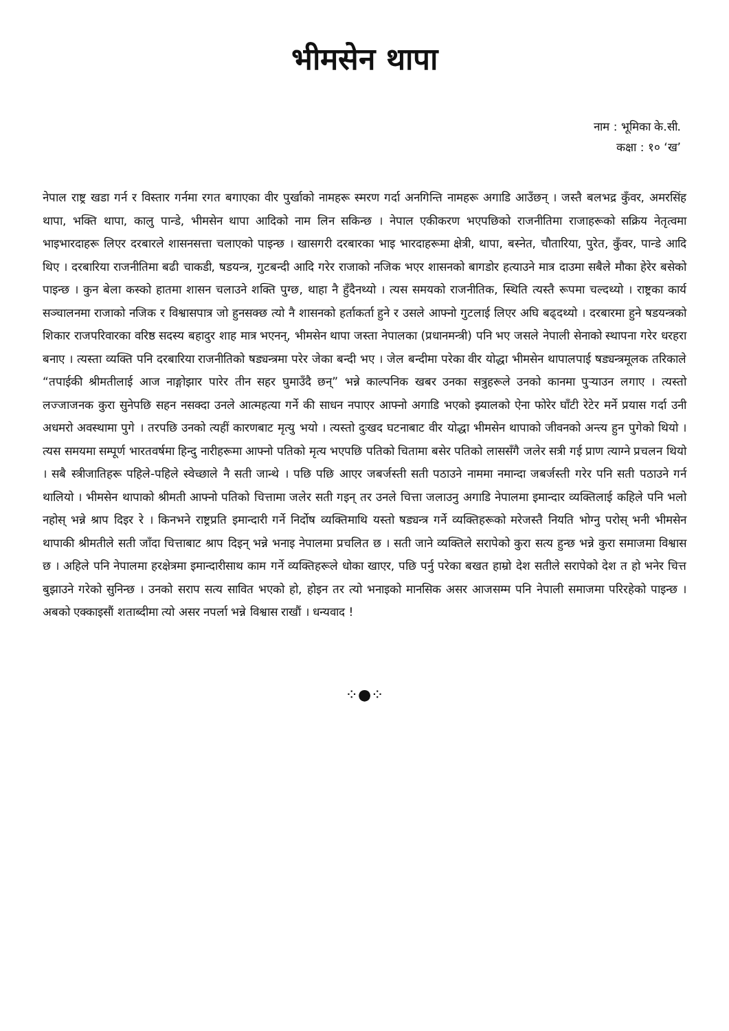भीमसेन थापा
नाम : भूमिका के.सी.
कक्षा : १० ‘ख’
नेपाल राष्ट्र खडा गर्न र विस्तार गर्नमा रगत बगाएका वीर पुर्खाको नामहरू स्मरण गर्दा अनगिन्ति नामहरू अगाडि आउँछन् । जस्तै बलभद्र कुँवर, अमरसिंह थापा, भक्ति थापा, कालु पान्डे, भीमसेन थापा आदिको नाम लिन सकिन्छ । नेपाल एकीकरण भएपछिको राजनीतिमा राजाहरूको सक्रिय नेतृत्वमा भाइभारदाहरू लिएर दरबारले शासनसत्ता चलाएको पाइन्छ । खासगरी दरबारका भाइ भारदाहरूमा क्षेत्री, थापा, बस्नेत, चौतारिया, पुरेत, कुँवर, पान्डे आदि थिए । दरबारिया राजनीतिमा बढी चाकडी, षडयन्त्र, गुटबन्दी आदि गरेर राजाको नजिक भएर शासनको बागडोर हत्याउने मात्र दाउमा सबैले मौका हेरेर बसेको पाइन्छ । कुन बेला कस्को हातमा शासन चलाउने शक्ति पुग्छ, थाहा नै हुँदैनथ्यो । त्यस समयको राजनीतिक, स्थिति त्यस्तै रूपमा चल्दथ्यो । राष्ट्रका कार्य सञ्चालनमा राजाको नजिक र विश्वासपात्र जो हुनसक्छ त्यो नै शासनको हर्ताकर्ता हुने र उसले आफ्नो गुटलाई लिएर अघि बढ्दथ्यो । दरबारमा हुने षडयन्त्रको शिकार राजपरिवारका वरिष्ठ सदस्य बहादुर शाह मात्र भएनन्, भीमसेन थापा जस्ता नेपालका (प्रधानमन्त्री) पनि भए जसले नेपाली सेनाको स्थापना गरेर धरहरा बनाए । त्यस्ता व्यक्ति पनि दरबारिया राजनीतिको षड्यन्त्रमा परेर जेका बन्दी भए । जेल बन्दीमा परेका वीर योद्धा भीमसेन थापालपाई षड्यन्त्रमूलक तरिकाले “तपाईकी श्रीमतीलाई आज नाङ्गोझार पारेर तीन सहर घुमाउँदै छन्” भन्ने काल्पनिक खबर उनका सत्रुहरूले उनको कानमा पुऱ्याउन लगाए । त्यस्तो लज्जाजनक कुरा सुनेपछि सहन नसक्दा उनले आत्महत्या गर्ने की साधन नपाएर आफ्नो अगाडि भएको झ्यालको ऐना फोरेर घाँटी रेटेर मर्ने प्रयास गर्दा उनी अधमरो अवस्थामा पुगे । तरपछि उनको त्यहीं कारणबाट मृत्यु भयो । त्यस्तो दुःखद घटनाबाट वीर योद्धा भीमसेन थापाको जीवनको अन्त्य हुन पुगेको थियो । त्यस समयमा सम्पूर्ण भारतवर्षमा हिन्दु नारीहरूमा आफ्नो पतिको मृत्य भएपछि पतिको चितामा बसेर पतिको लाससँगै जलेर सत्री गई प्राण त्याग्ने प्रचलन थियो । सबै स्त्रीजातिहरू पहिले-पहिले स्वेच्छाले नै सती जान्थे । पछि पछि आएर जबर्जस्ती सती पठाउने नाममा नमान्दा जबर्जस्ती गरेर पनि सती पठाउने गर्न थालियो । भीमसेन थापाको श्रीमती आफ्नो पतिको चित्तामा जलेर सती गइन् तर उनले चित्ता जलाउनु अगाडि नेपालमा इमान्दार व्यक्तिलाई कहिले पनि भलो नहोस् भन्ने श्राप दिइर रे । किनभने राष्ट्रप्रति इमान्दारी गर्ने निर्दोष व्यक्तिमाथि यस्तो षड्यन्त्र गर्ने व्यक्तिहरूको मरेजस्तै नियति भोग्नु परोस् भनी भीमसेन थापाकी श्रीमतीले सती जाँदा चित्ताबाट श्राप दिइन् भन्ने भनाइ नेपालमा प्रचलित छ । सती जाने व्यक्तिले सरापेको कुरा सत्य हुन्छ भन्ने कुरा समाजमा विश्वास छ । अहिले पनि नेपालमा हरक्षेत्रमा इमान्दारीसाथ काम गर्ने व्यक्तिहरूले धोका खाएर, पछि पर्नु परेका बखत हाम्रो देश सतीले सरापेको देश त हो भनेर चित्त बुझाउने गरेको सुनिन्छ । उनको सराप सत्य सावित भएको हो, होइन तर त्यो भनाइको मानसिक असर आजसम्म पनि नेपाली समाजमा परिरहेको पाइन्छ । अबको एक्काइसौं शताब्दीमा त्यो असर नपर्ला भन्ने विश्वास राखौं । धन्यवाद !
⁘●⁘